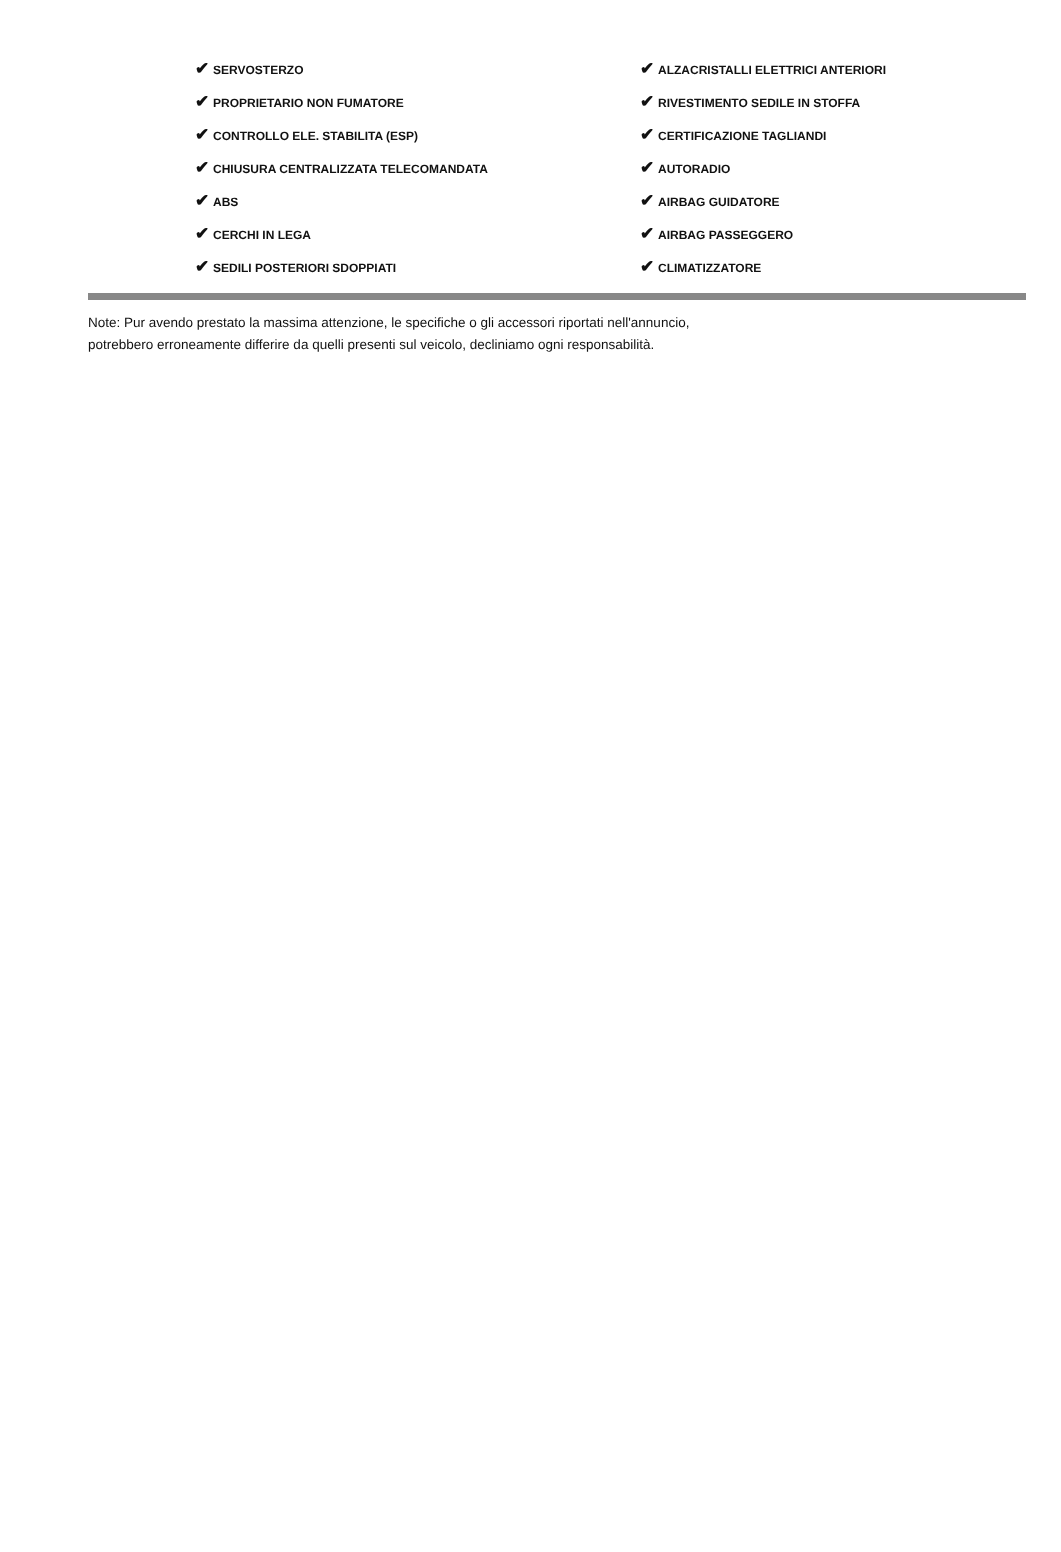| ✔ SERVOSTERZO | ✔ ALZACRISTALLI ELETTRICI ANTERIORI |
| ✔ PROPRIETARIO NON FUMATORE | ✔ RIVESTIMENTO SEDILE IN STOFFA |
| ✔ CONTROLLO ELE. STABILITA (ESP) | ✔ CERTIFICAZIONE TAGLIANDI |
| ✔ CHIUSURA CENTRALIZZATA TELECOMANDATA | ✔ AUTORADIO |
| ✔ ABS | ✔ AIRBAG GUIDATORE |
| ✔ CERCHI IN LEGA | ✔ AIRBAG PASSEGGERO |
| ✔ SEDILI POSTERIORI SDOPPIATI | ✔ CLIMATIZZATORE |
Note: Pur avendo prestato la massima attenzione, le specifiche o gli accessori riportati nell'annuncio,
potrebbero erroneamente differire da quelli presenti sul veicolo, decliniamo ogni responsabilità.